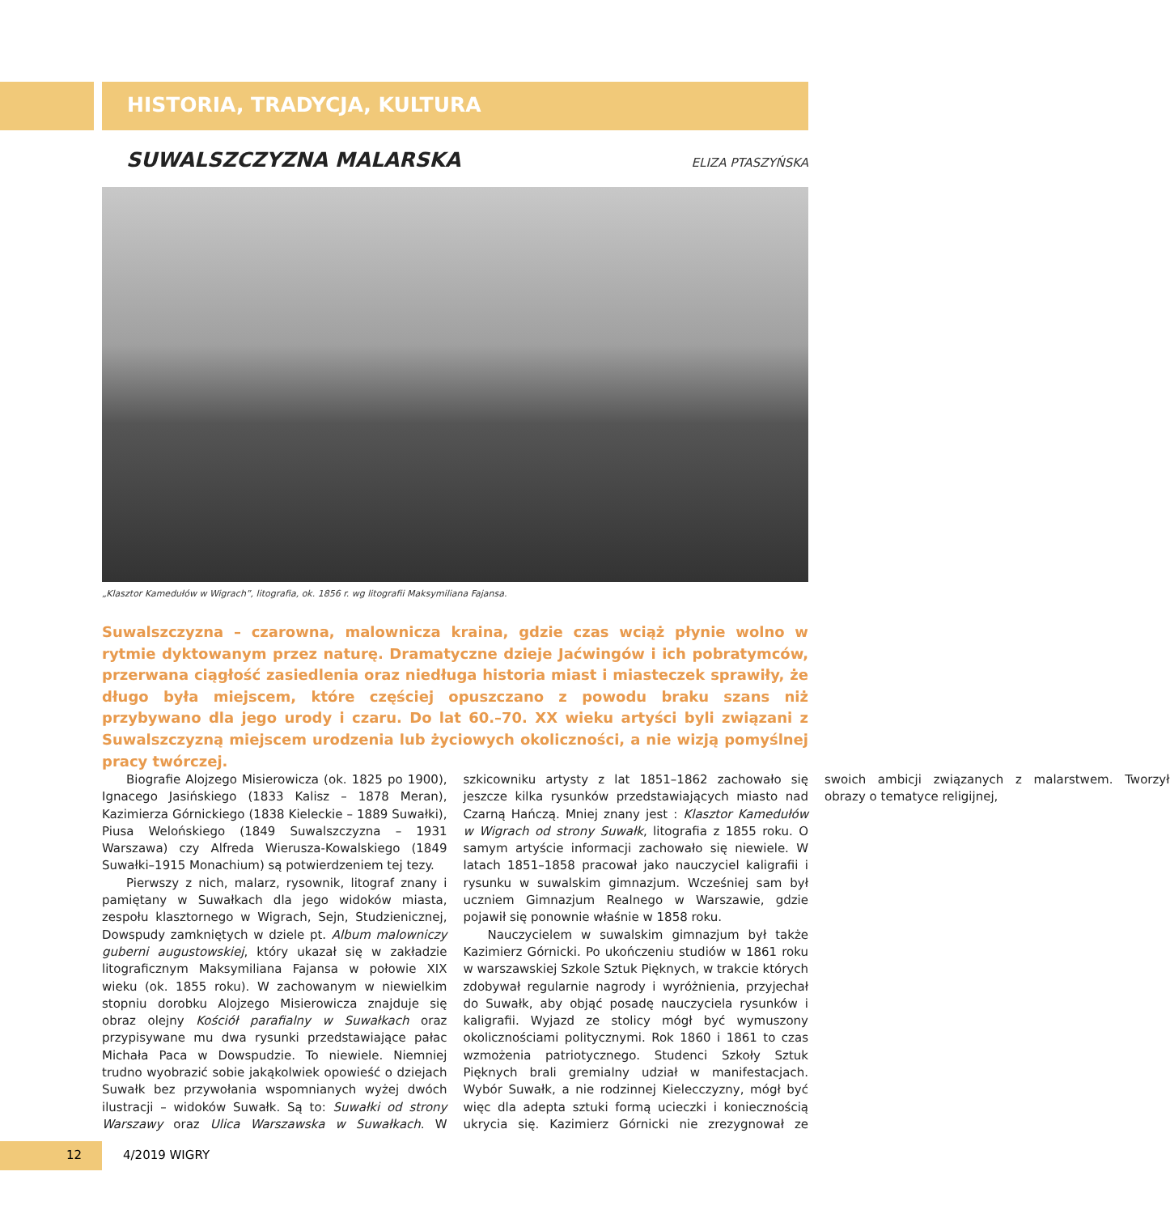HISTORIA, TRADYCJA, KULTURA
SUWALSZCZYZNA MALARSKA
ELIZA PTASZYŃSKA
„Klasztor Kamedułów w Wigrach”, litografia, ok. 1856 r. wg litografii Maksymiliana Fajansa.
Suwalszczyzna – czarowna, malownicza kraina, gdzie czas wciąż płynie wolno w rytmie dyktowanym przez naturę. Dramatyczne dzieje Jaćwingów i ich pobratymców, przerwana ciągłość zasiedlenia oraz niedługa historia miast i miasteczek sprawiły, że długo była miejscem, które częściej opuszczano z powodu braku szans niż przybywano dla jego urody i czaru. Do lat 60.–70. XX wieku artyści byli związani z Suwalszczyzną miejscem urodzenia lub życiowych okoliczności, a nie wizją pomyślnej pracy twórczej.
Biografie Alojzego Misierowicza (ok. 1825 po 1900), Ignacego Jasińskiego (1833 Kalisz – 1878 Meran), Kazimierza Górnickiego (1838 Kieleckie – 1889 Suwałki), Piusa Welońskiego (1849 Suwalszczyzna – 1931 Warszawa) czy Alfreda Wierusza-Kowalskiego (1849 Suwałki–1915 Monachium) są potwierdzeniem tej tezy.
Pierwszy z nich, malarz, rysownik, litograf znany i pamiętany w Suwałkach dla jego widoków miasta, zespołu klasztornego w Wigrach, Sejn, Studzienicznej, Dowspudy zamkniętych w dziele pt. Album malowniczy guberni augustowskiej, który ukazał się w zakładzie litograficznym Maksymiliana Fajansa w połowie XIX wieku (ok. 1855 roku). W zachowanym w niewielkim stopniu dorobku Alojzego Misierowicza znajduje się obraz olejny Kościół parafialny w Suwałkach oraz przypisywane mu dwa rysunki przedstawiające pałac Michała Paca w Dowspudzie. To niewiele. Niemniej trudno wyobrazić sobie jakąkolwiek opowieść o dziejach Suwałk bez przywołania wspomnianych wyżej dwóch ilustracji – widoków Suwałk. Są to: Suwałki od strony Warszawy oraz Ulica Warszawska w Suwałkach. W szkicowniku artysty z lat 1851–1862 zachowało się jeszcze kilka rysunków przedstawiających miasto nad Czarną Hańczą. Mniej znany jest : Klasztor Kamedułów w Wigrach od strony Suwałk, litografia z 1855 roku. O samym artyście informacji zachowało się niewiele. W latach 1851–1858 pracował jako nauczyciel kaligrafii i rysunku w suwalskim gimnazjum. Wcześniej sam był uczniem Gimnazjum Realnego w Warszawie, gdzie pojawił się ponownie właśnie w 1858 roku.
Nauczycielem w suwalskim gimnazjum był także Kazimierz Górnicki. Po ukończeniu studiów w 1861 roku w warszawskiej Szkole Sztuk Pięknych, w trakcie których zdobywał regularnie nagrody i wyróżnienia, przyjechał do Suwałk, aby objąć posadę nauczyciela rysunków i kaligrafii. Wyjazd ze stolicy mógł być wymuszony okolicznościami politycznymi. Rok 1860 i 1861 to czas wzmożenia patriotycznego. Studenci Szkoły Sztuk Pięknych brali gremialny udział w manifestacjach. Wybór Suwałk, a nie rodzinnej Kielecczyzny, mógł być więc dla adepta sztuki formą ucieczki i koniecznością ukrycia się. Kazimierz Górnicki nie zrezygnował ze swoich ambicji związanych z malarstwem. Tworzył obrazy o tematyce religijnej,
12 4/2019 WIGRY